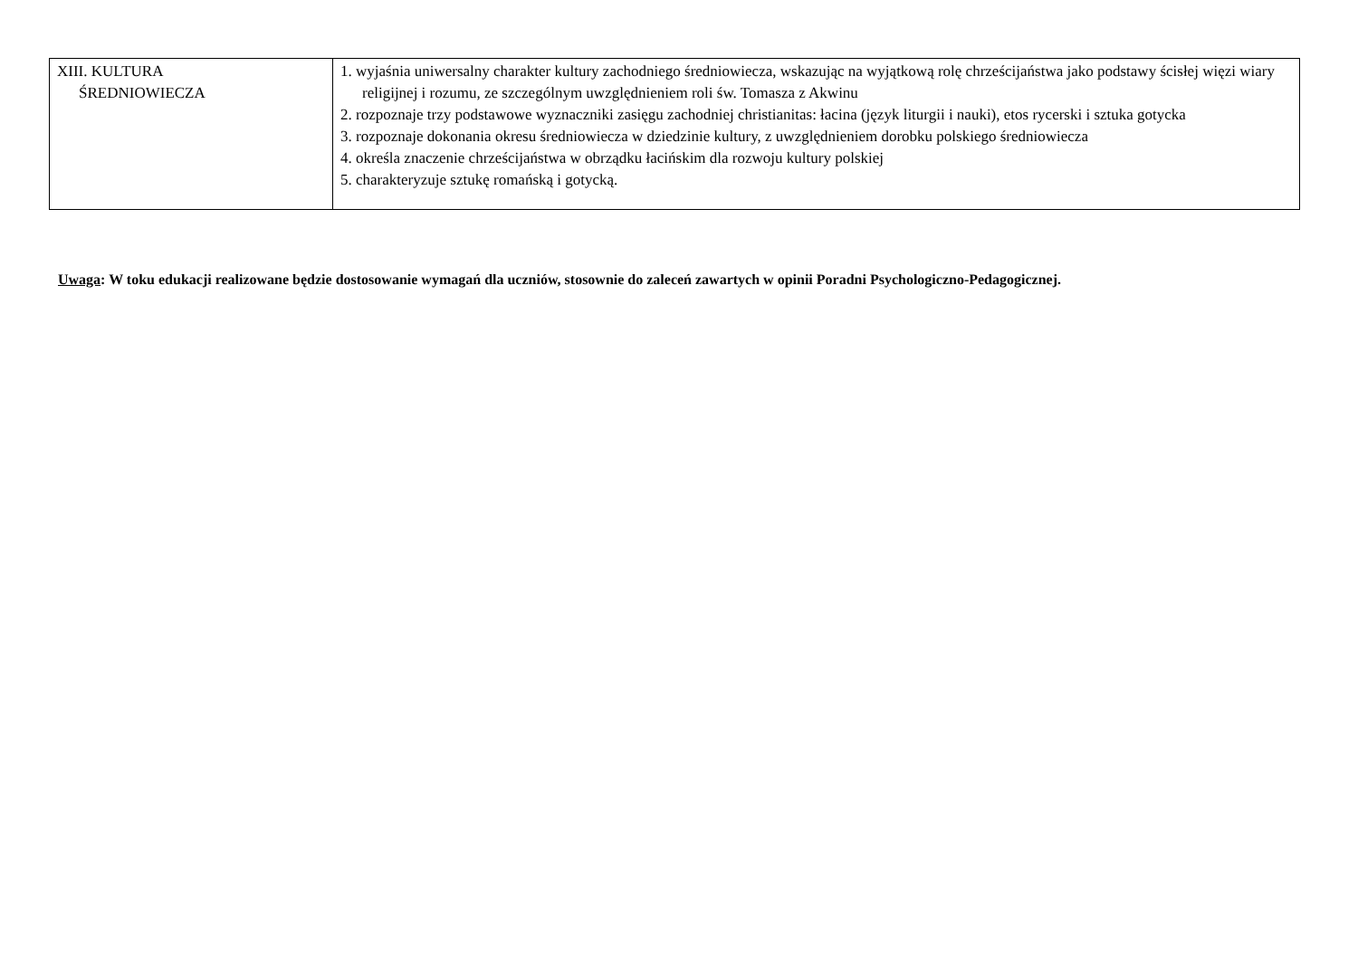| XIII. KULTURA ŚREDNIOWIECZA | 1. wyjaśnia uniwersalny charakter kultury zachodniego średniowiecza, wskazując na wyjątkową rolę chrześcijaństwa jako podstawy ścisłej więzi wiary religijnej i rozumu, ze szczególnym uwzględnieniem roli św. Tomasza z Akwinu 2. rozpoznaje trzy podstawowe wyznaczniki zasięgu zachodniej christianitas: łacina (język liturgii i nauki), etos rycerski i sztuka gotycka 3. rozpoznaje dokonania okresu średniowiecza w dziedzinie kultury, z uwzględnieniem dorobku polskiego średniowiecza 4. określa znaczenie chrześcijaństwa w obrządku łacińskim dla rozwoju kultury polskiej 5. charakteryzuje sztukę romańską i gotycką. |
Uwaga: W toku edukacji realizowane będzie dostosowanie wymagań dla uczniów, stosownie do zaleceń zawartych w opinii Poradni Psychologiczno-Pedagogicznej.